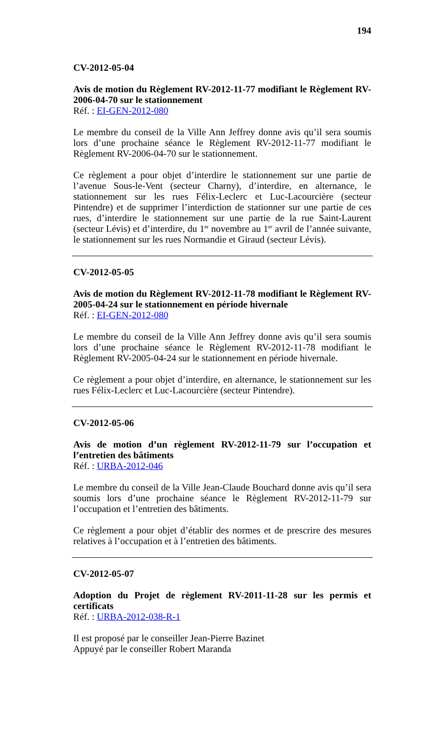194
CV-2012-05-04
Avis de motion du Règlement RV-2012-11-77 modifiant le Règlement RV-2006-04-70 sur le stationnement
Réf. : EI-GEN-2012-080
Le membre du conseil de la Ville Ann Jeffrey donne avis qu’il sera soumis lors d’une prochaine séance le Règlement RV-2012-11-77 modifiant le Règlement RV-2006-04-70 sur le stationnement.
Ce règlement a pour objet d’interdire le stationnement sur une partie de l’avenue Sous-le-Vent (secteur Charny), d’interdire, en alternance, le stationnement sur les rues Félix-Leclerc et Luc-Lacourcière (secteur Pintendre) et de supprimer l’interdiction de stationner sur une partie de ces rues, d’interdire le stationnement sur une partie de la rue Saint-Laurent (secteur Lévis) et d’interdire, du 1<sup>er</sup> novembre au 1<sup>er</sup> avril de l’année suivante, le stationnement sur les rues Normandie et Giraud (secteur Lévis).
CV-2012-05-05
Avis de motion du Règlement RV-2012-11-78 modifiant le Règlement RV-2005-04-24 sur le stationnement en période hivernale
Réf. : EI-GEN-2012-080
Le membre du conseil de la Ville Ann Jeffrey donne avis qu’il sera soumis lors d’une prochaine séance le Règlement RV-2012-11-78 modifiant le Règlement RV-2005-04-24 sur le stationnement en période hivernale.
Ce règlement a pour objet d’interdire, en alternance, le stationnement sur les rues Félix-Leclerc et Luc-Lacourcière (secteur Pintendre).
CV-2012-05-06
Avis de motion d’un règlement RV-2012-11-79 sur l’occupation et l’entretien des bâtiments
Réf. : URBA-2012-046
Le membre du conseil de la Ville Jean-Claude Bouchard donne avis qu’il sera soumis lors d’une prochaine séance le Règlement RV-2012-11-79 sur l’occupation et l’entretien des bâtiments.
Ce règlement a pour objet d’établir des normes et de prescrire des mesures relatives à l’occupation et à l’entretien des bâtiments.
CV-2012-05-07
Adoption du Projet de règlement RV-2011-11-28 sur les permis et certificats
Réf. : URBA-2012-038-R-1
Il est proposé par le conseiller Jean-Pierre Bazinet
Appuyé par le conseiller Robert Maranda